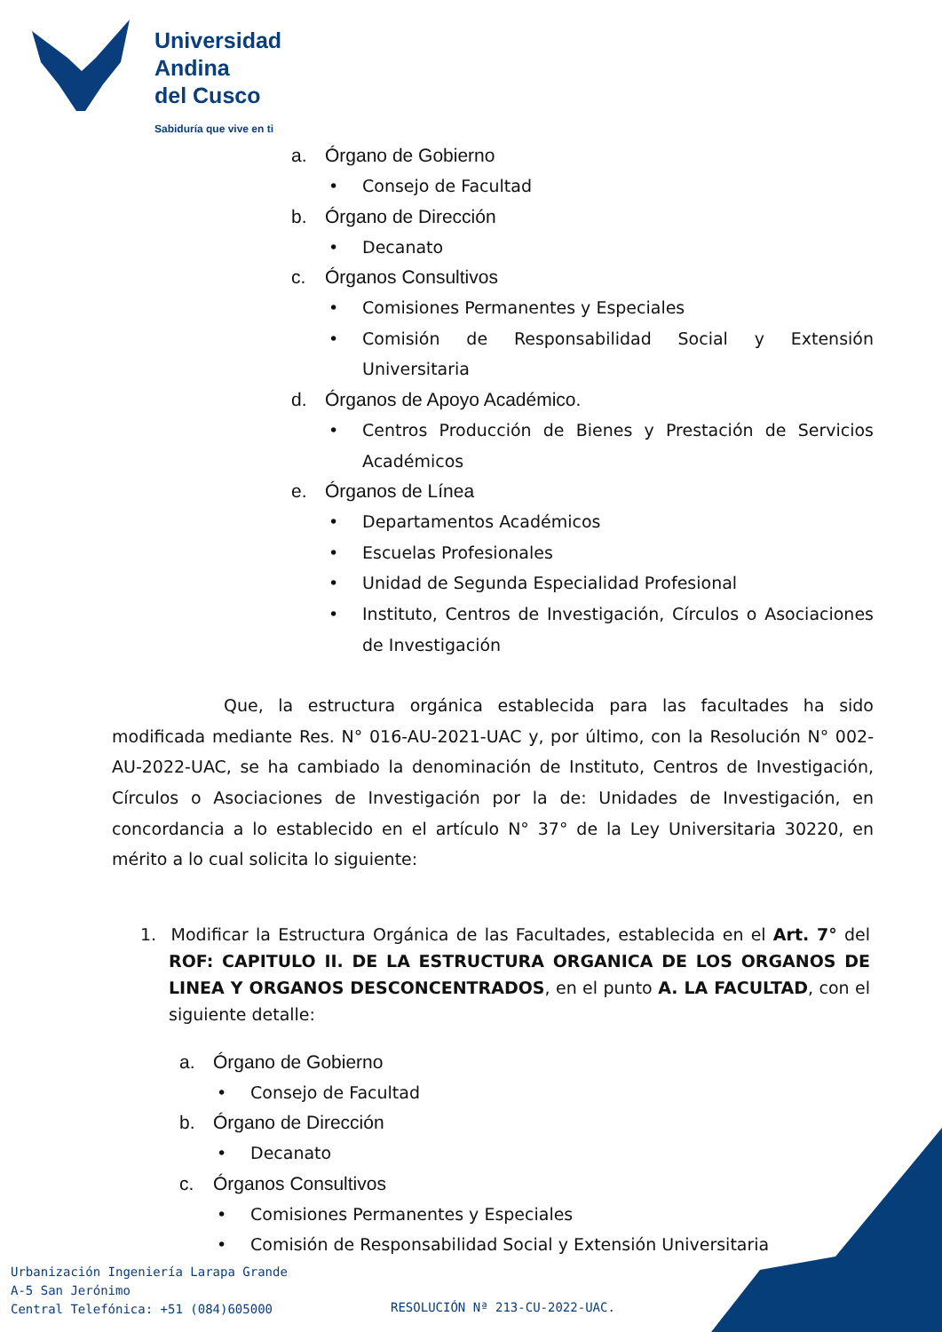Universidad
Andina
del Cusco
Sabiduría que vive en ti
a. Órgano de Gobierno
• Consejo de Facultad
b. Órgano de Dirección
• Decanato
c. Órganos Consultivos
• Comisiones Permanentes y Especiales
• Comisión de Responsabilidad Social y Extensión Universitaria
d. Órganos de Apoyo Académico.
• Centros Producción de Bienes y Prestación de Servicios Académicos
e. Órganos de Línea
• Departamentos Académicos
• Escuelas Profesionales
• Unidad de Segunda Especialidad Profesional
• Instituto, Centros de Investigación, Círculos o Asociaciones de Investigación
Que, la estructura orgánica establecida para las facultades ha sido modificada mediante Res. N° 016-AU-2021-UAC y, por último, con la Resolución N° 002-AU-2022-UAC, se ha cambiado la denominación de Instituto, Centros de Investigación, Círculos o Asociaciones de Investigación por la de: Unidades de Investigación, en concordancia a lo establecido en el artículo N° 37° de la Ley Universitaria 30220, en mérito a lo cual solicita lo siguiente:
1. Modificar la Estructura Orgánica de las Facultades, establecida en el Art. 7° del ROF: CAPITULO II. DE LA ESTRUCTURA ORGANICA DE LOS ORGANOS DE LINEA Y ORGANOS DESCONCENTRADOS, en el punto A. LA FACULTAD, con el siguiente detalle:
a. Órgano de Gobierno
• Consejo de Facultad
b. Órgano de Dirección
• Decanato
c. Órganos Consultivos
• Comisiones Permanentes y Especiales
• Comisión de Responsabilidad Social y Extensión Universitaria
Urbanización Ingeniería Larapa Grande
A-5 San Jerónimo
Central Telefónica: +51 (084)605000
RESOLUCIÓN Nª 213-CU-2022-UAC.